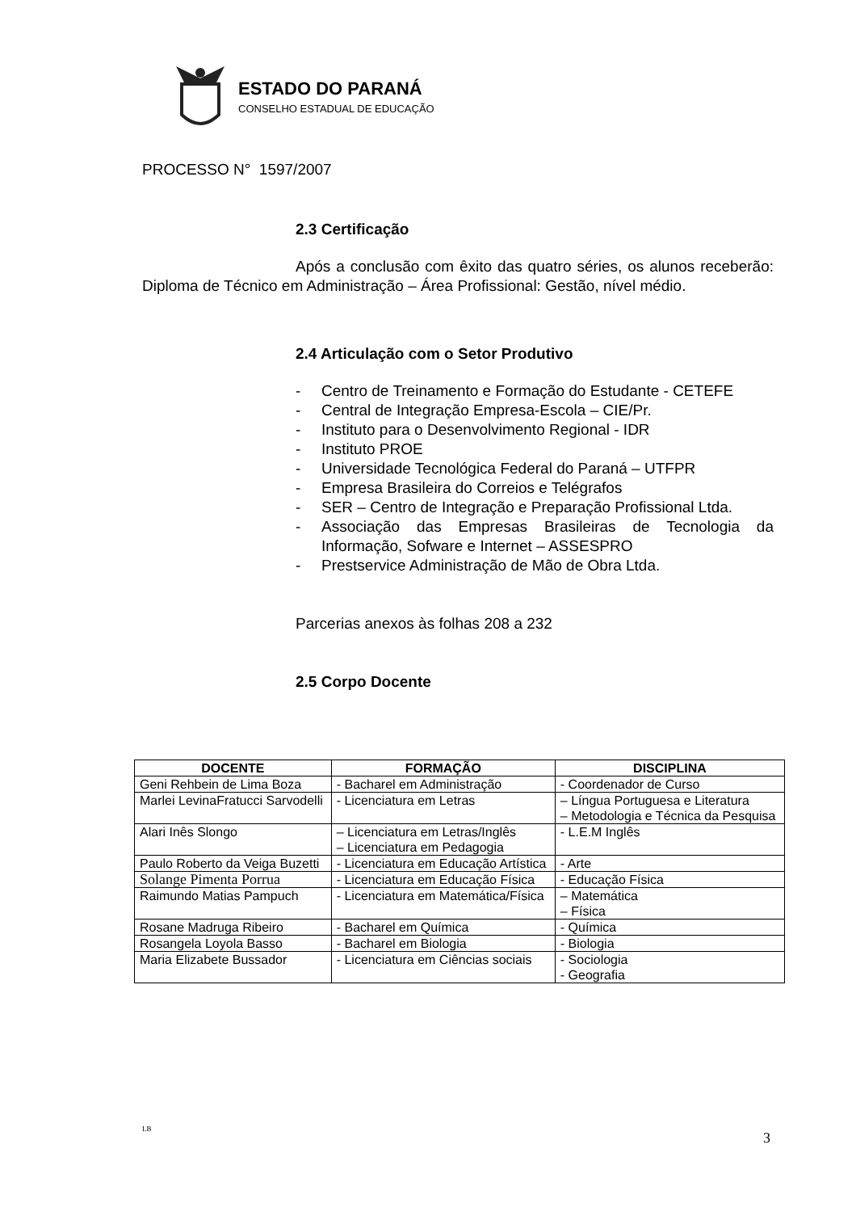ESTADO DO PARANÁ
CONSELHO ESTADUAL DE EDUCAÇÃO
PROCESSO N° 1597/2007
2.3 Certificação
Após a conclusão com êxito das quatro séries, os alunos receberão: Diploma de Técnico em Administração – Área Profissional: Gestão, nível médio.
2.4 Articulação com o Setor Produtivo
- Centro de Treinamento e Formação do Estudante - CETEFE
- Central de Integração Empresa-Escola – CIE/Pr.
- Instituto para o Desenvolvimento Regional - IDR
- Instituto PROE
- Universidade Tecnológica Federal do Paraná – UTFPR
- Empresa Brasileira do Correios e Telégrafos
- SER – Centro de Integração e Preparação Profissional Ltda.
- Associação das Empresas Brasileiras de Tecnologia da Informação, Sofware e Internet – ASSESPRO
- Prestservice Administração de Mão de Obra Ltda.
Parcerias anexos às folhas 208 a 232
2.5 Corpo Docente
| DOCENTE | FORMAÇÃO | DISCIPLINA |
| --- | --- | --- |
| Geni Rehbein de Lima Boza | - Bacharel em Administração | - Coordenador de Curso |
| Marlei LevinaFratucci Sarvodelli | - Licenciatura em Letras | – Língua Portuguesa e Literatura – Metodologia e Técnica da Pesquisa |
| Alari Inês Slongo | – Licenciatura em Letras/Inglês – Licenciatura em Pedagogia | - L.E.M Inglês |
| Paulo Roberto da Veiga Buzetti | - Licenciatura em Educação Artística | - Arte |
| Solange Pimenta Porrua | - Licenciatura em Educação Física | - Educação Física |
| Raimundo Matias Pampuch | - Licenciatura em Matemática/Física | – Matemática – Física |
| Rosane Madruga Ribeiro | - Bacharel em Química | - Química |
| Rosangela Loyola Basso | - Bacharel em Biologia | - Biologia |
| Maria Elizabete Bussador | - Licenciatura em Ciências sociais | - Sociologia - Geografia |
LB
3